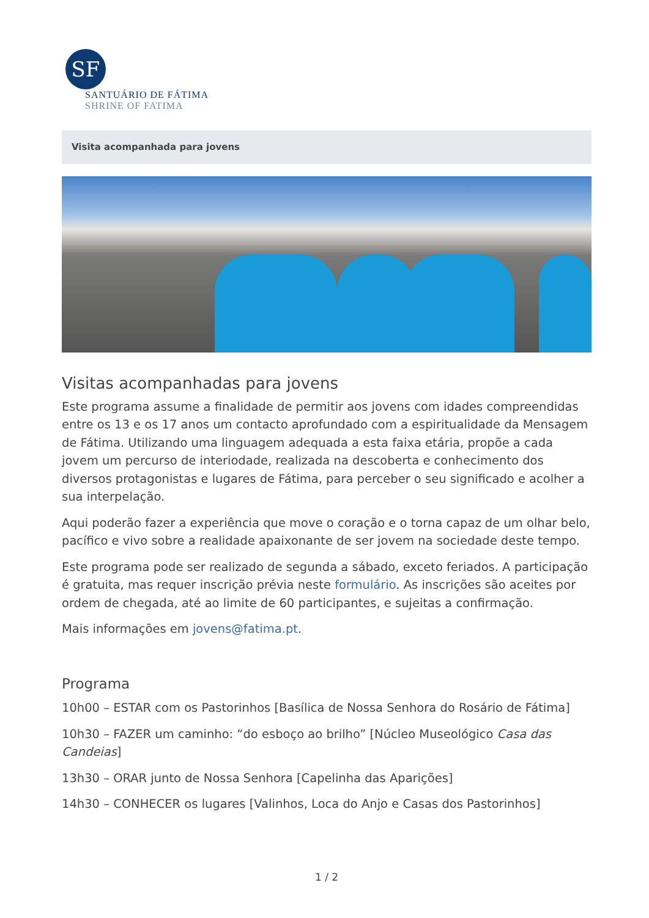SF
SANTUÁRIO DE FÁTIMA
SHRINE OF FATIMA
Visita acompanhada para jovens
Visitas acompanhadas para jovens
Este programa assume a finalidade de permitir aos jovens com idades compreendidas entre os 13 e os 17 anos um contacto aprofundado com a espiritualidade da Mensagem de Fátima. Utilizando uma linguagem adequada a esta faixa etária, propõe a cada jovem um percurso de interiodade, realizada na descoberta e conhecimento dos diversos protagonistas e lugares de Fátima, para perceber o seu significado e acolher a sua interpelação.
Aqui poderão fazer a experiência que move o coração e o torna capaz de um olhar belo, pacífico e vivo sobre a realidade apaixonante de ser jovem na sociedade deste tempo.
Este programa pode ser realizado de segunda a sábado, exceto feriados. A participação é gratuita, mas requer inscrição prévia neste formulário. As inscrições são aceites por ordem de chegada, até ao limite de 60 participantes, e sujeitas a confirmação.
Mais informações em jovens@fatima.pt.
Programa
10h00 – ESTAR com os Pastorinhos [Basílica de Nossa Senhora do Rosário de Fátima]
10h30 – FAZER um caminho: “do esboço ao brilho” [Núcleo Museológico Casa das Candeias]
13h30 – ORAR junto de Nossa Senhora [Capelinha das Aparições]
14h30 – CONHECER os lugares [Valinhos, Loca do Anjo e Casas dos Pastorinhos]
1 / 2